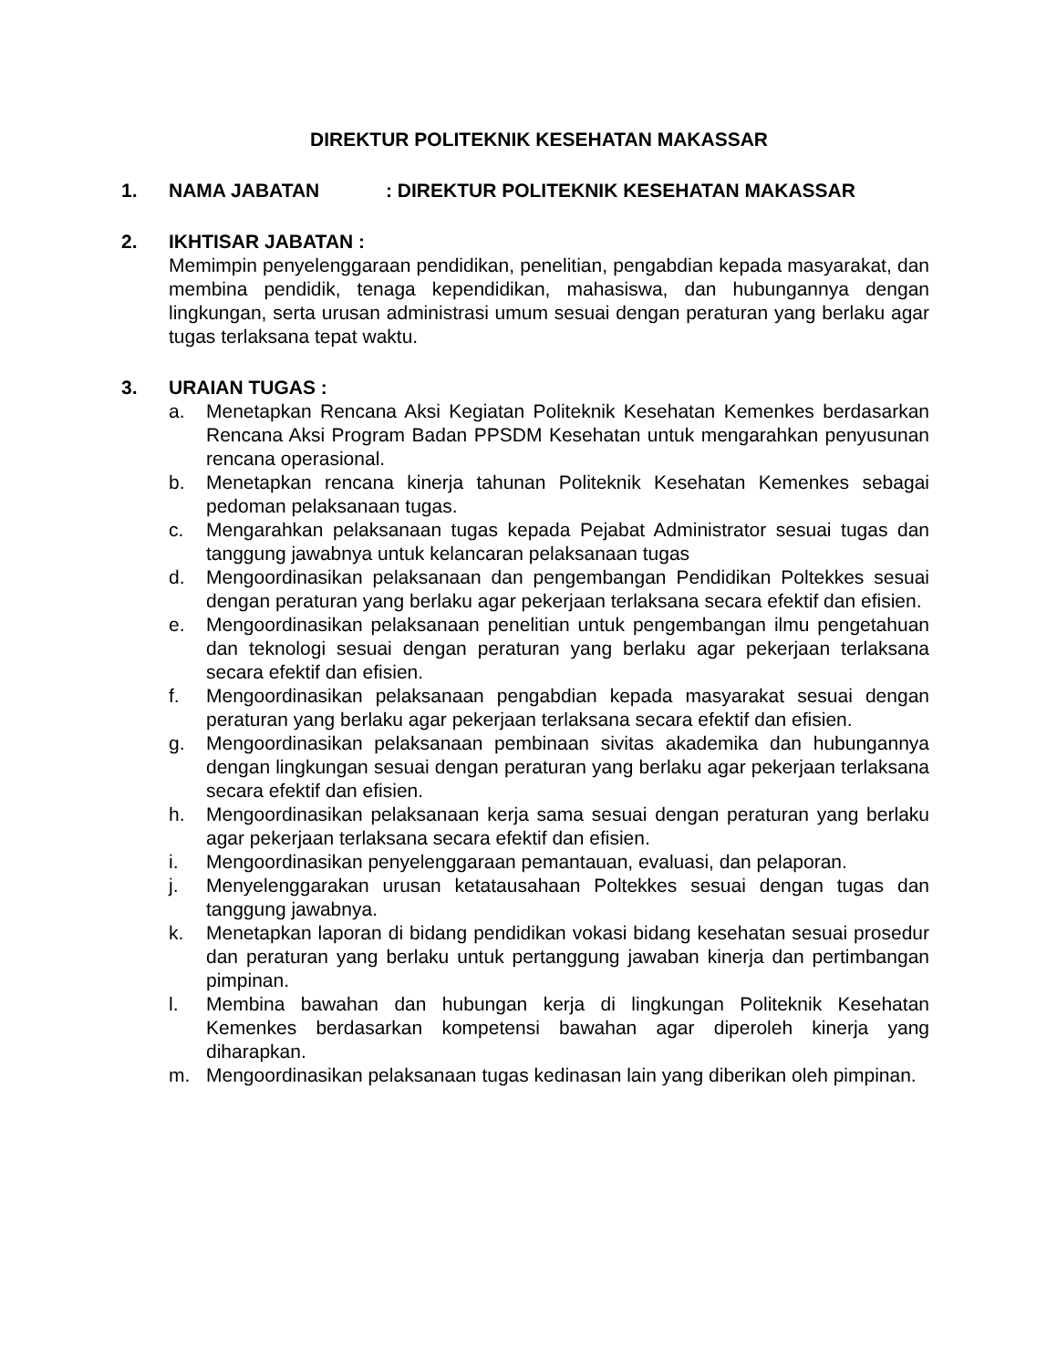DIREKTUR POLITEKNIK KESEHATAN MAKASSAR
1. NAMA JABATAN: DIREKTUR POLITEKNIK KESEHATAN MAKASSAR
2. IKHTISAR JABATAN :
Memimpin penyelenggaraan pendidikan, penelitian, pengabdian kepada masyarakat, dan membina pendidik, tenaga kependidikan, mahasiswa, dan hubungannya dengan lingkungan, serta urusan administrasi umum sesuai dengan peraturan yang berlaku agar tugas terlaksana tepat waktu.
3. URAIAN TUGAS :
a. Menetapkan Rencana Aksi Kegiatan Politeknik Kesehatan Kemenkes berdasarkan Rencana Aksi Program Badan PPSDM Kesehatan untuk mengarahkan penyusunan rencana operasional.
b. Menetapkan rencana kinerja tahunan Politeknik Kesehatan Kemenkes sebagai pedoman pelaksanaan tugas.
c. Mengarahkan pelaksanaan tugas kepada Pejabat Administrator sesuai tugas dan tanggung jawabnya untuk kelancaran pelaksanaan tugas
d. Mengoordinasikan pelaksanaan dan pengembangan Pendidikan Poltekkes sesuai dengan peraturan yang berlaku agar pekerjaan terlaksana secara efektif dan efisien.
e. Mengoordinasikan pelaksanaan penelitian untuk pengembangan ilmu pengetahuan dan teknologi sesuai dengan peraturan yang berlaku agar pekerjaan terlaksana secara efektif dan efisien.
f. Mengoordinasikan pelaksanaan pengabdian kepada masyarakat sesuai dengan peraturan yang berlaku agar pekerjaan terlaksana secara efektif dan efisien.
g. Mengoordinasikan pelaksanaan pembinaan sivitas akademika dan hubungannya dengan lingkungan sesuai dengan peraturan yang berlaku agar pekerjaan terlaksana secara efektif dan efisien.
h. Mengoordinasikan pelaksanaan kerja sama sesuai dengan peraturan yang berlaku agar pekerjaan terlaksana secara efektif dan efisien.
i. Mengoordinasikan penyelenggaraan pemantauan, evaluasi, dan pelaporan.
j. Menyelenggarakan urusan ketatausahaan Poltekkes sesuai dengan tugas dan tanggung jawabnya.
k. Menetapkan laporan di bidang pendidikan vokasi bidang kesehatan sesuai prosedur dan peraturan yang berlaku untuk pertanggung jawaban kinerja dan pertimbangan pimpinan.
l. Membina bawahan dan hubungan kerja di lingkungan Politeknik Kesehatan Kemenkes berdasarkan kompetensi bawahan agar diperoleh kinerja yang diharapkan.
m. Mengoordinasikan pelaksanaan tugas kedinasan lain yang diberikan oleh pimpinan.